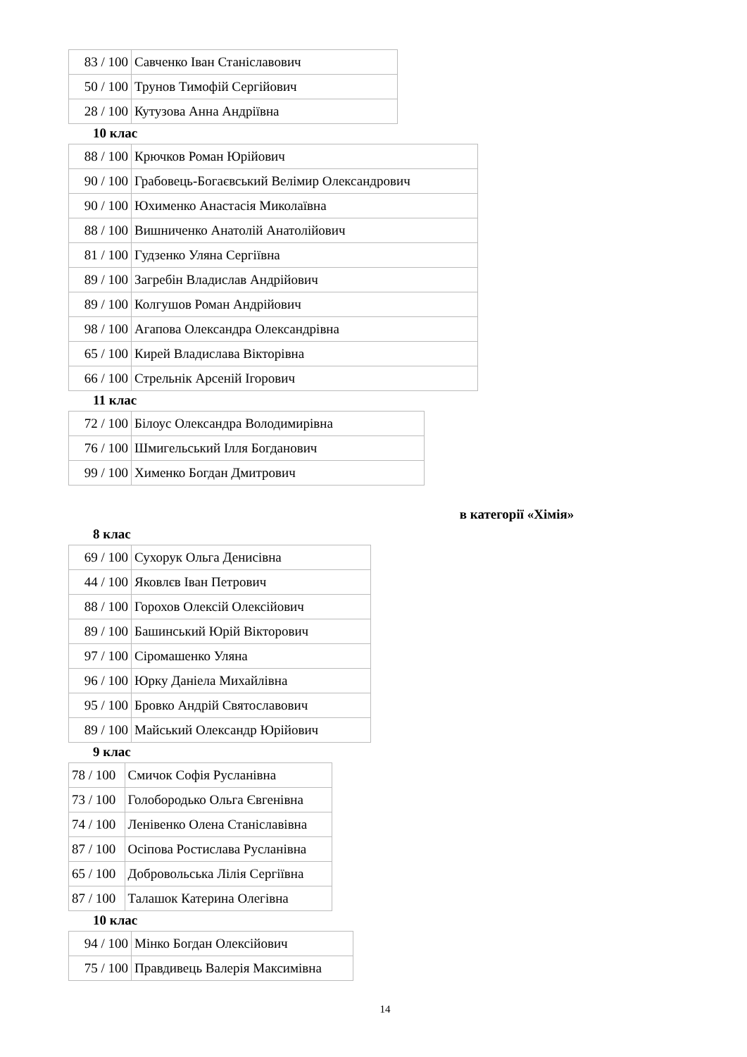| 83 / 100 | Савченко Іван Станіславович |
| 50 / 100 | Трунов Тимофій Сергійович |
| 28 / 100 | Кутузова Анна Андріївна |
10 клас
| 88 / 100 | Крючков Роман Юрійович |
| 90 / 100 | Грабовець-Богаєвський Велімир Олександрович |
| 90 / 100 | Юхименко Анастасія Миколаївна |
| 88 / 100 | Вишниченко Анатолій Анатолійович |
| 81 / 100 | Гудзенко Уляна Сергіївна |
| 89 / 100 | Загребін Владислав Андрійович |
| 89 / 100 | Колгушов Роман Андрійович |
| 98 / 100 | Агапова Олександра Олександрівна |
| 65 / 100 | Кирей Владислава Вікторівна |
| 66 / 100 | Стрельнік Арсеній Ігорович |
11 клас
| 72 / 100 | Білоус Олександра Володимирівна |
| 76 / 100 | Шмигельський Ілля Богданович |
| 99 / 100 | Хименко Богдан Дмитрович |
в категорії «Хімія»
8 клас
| 69 / 100 | Сухорук Ольга Денисівна |
| 44 / 100 | Яковлєв Іван Петрович |
| 88 / 100 | Горохов Олексій Олексійович |
| 89 / 100 | Башинський Юрій Вікторович |
| 97 / 100 | Сіромашенко Уляна |
| 96 / 100 | Юрку Даніела Михайлівна |
| 95 / 100 | Бровко Андрій Святославович |
| 89 / 100 | Майський Олександр Юрійович |
9 клас
| 78 / 100 | Смичок Софія Русланівна |
| 73 / 100 | Голобородько Ольга Євгенівна |
| 74 / 100 | Ленівенко Олена Станіславівна |
| 87 / 100 | Осіпова Ростислава Русланівна |
| 65 / 100 | Добровольська Лілія Сергіївна |
| 87 / 100 | Талашок Катерина Олегівна |
10 клас
| 94 / 100 | Мінко Богдан Олексійович |
| 75 / 100 | Правдивець Валерія Максимівна |
14